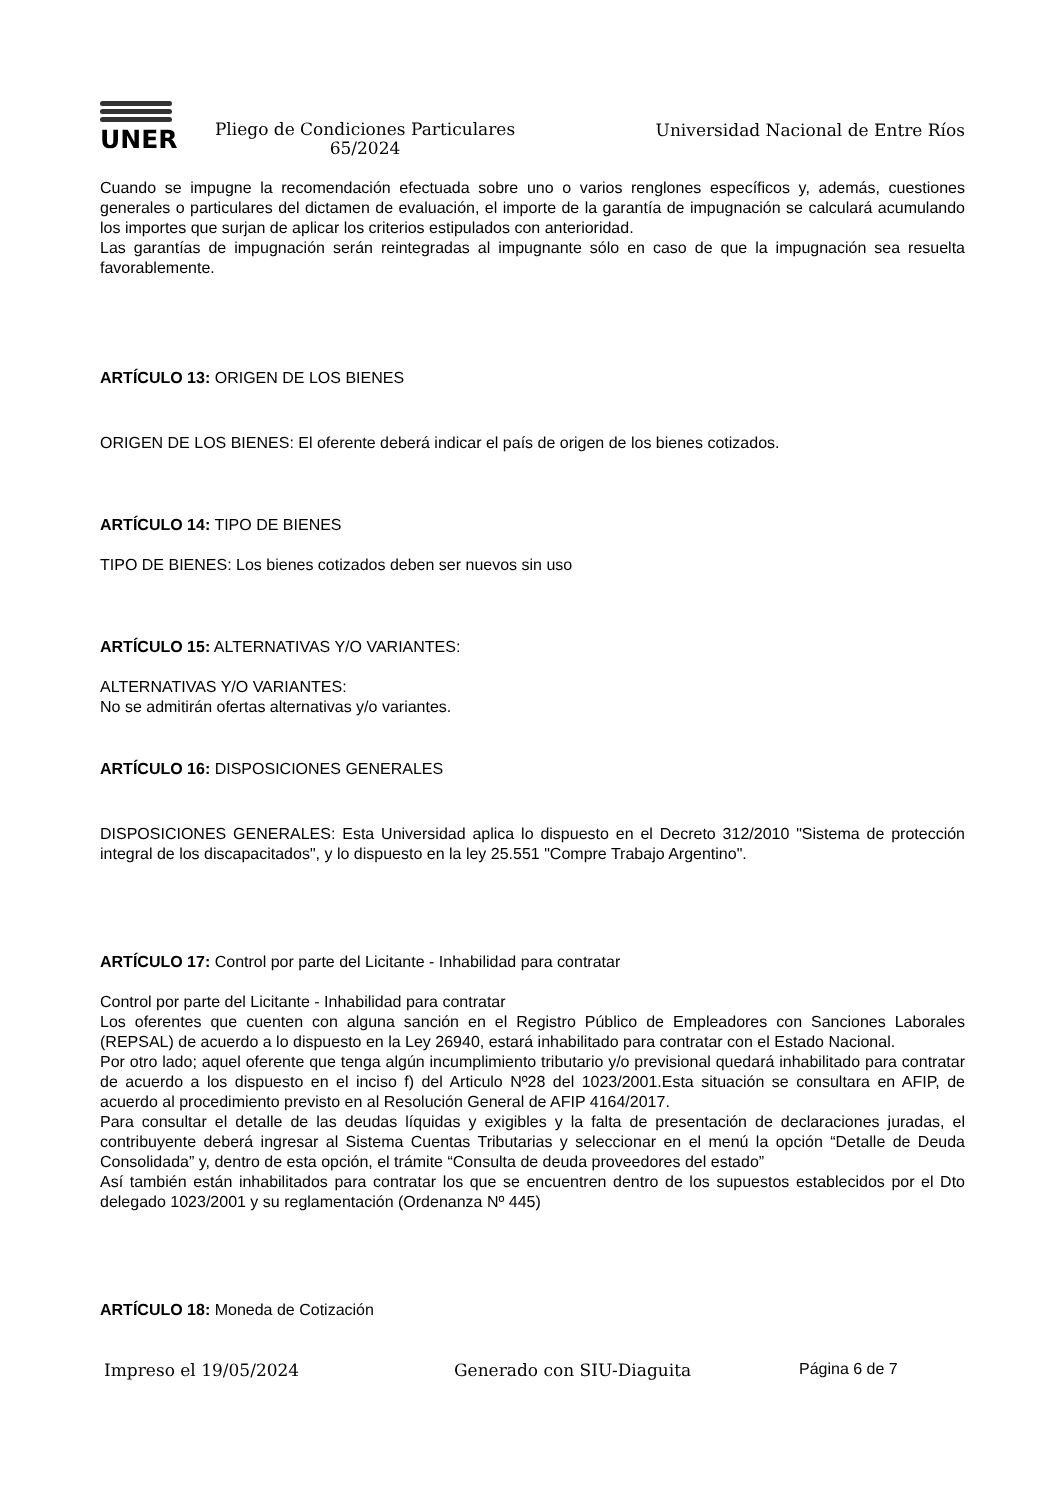UNER
Pliego de Condiciones Particulares
65/2024
Universidad Nacional de Entre Ríos
Cuando se impugne la recomendación efectuada sobre uno o varios renglones específicos y, además, cuestiones generales o particulares del dictamen de evaluación, el importe de la garantía de impugnación se calculará acumulando los importes que surjan de aplicar los criterios estipulados con anterioridad.
Las garantías de impugnación serán reintegradas al impugnante sólo en caso de que la impugnación sea resuelta favorablemente.
ARTÍCULO 13: ORIGEN DE LOS BIENES
ORIGEN DE LOS BIENES: El oferente deberá indicar el país de origen de los bienes cotizados.
ARTÍCULO 14: TIPO DE BIENES
TIPO DE BIENES: Los bienes cotizados deben ser nuevos sin uso
ARTÍCULO 15: ALTERNATIVAS Y/O VARIANTES:
ALTERNATIVAS Y/O VARIANTES:
No se admitirán ofertas alternativas y/o variantes.
ARTÍCULO 16: DISPOSICIONES GENERALES
DISPOSICIONES GENERALES: Esta Universidad aplica lo dispuesto en el Decreto 312/2010 "Sistema de protección integral de los discapacitados", y lo dispuesto en la ley 25.551 "Compre Trabajo Argentino".
ARTÍCULO 17: Control por parte del Licitante - Inhabilidad para contratar
Control por parte del Licitante - Inhabilidad para contratar
Los oferentes que cuenten con alguna sanción en el Registro Público de Empleadores con Sanciones Laborales (REPSAL) de acuerdo a lo dispuesto en la Ley 26940, estará inhabilitado para contratar con el Estado Nacional.
Por otro lado; aquel oferente que tenga algún incumplimiento tributario y/o previsional quedará inhabilitado para contratar de acuerdo a los dispuesto en el inciso f) del Articulo Nº28 del 1023/2001.Esta situación se consultara en AFIP, de acuerdo al procedimiento previsto en al Resolución General de AFIP 4164/2017.
Para consultar el detalle de las deudas líquidas y exigibles y la falta de presentación de declaraciones juradas, el contribuyente deberá ingresar al Sistema Cuentas Tributarias y seleccionar en el menú la opción “Detalle de Deuda Consolidada” y, dentro de esta opción, el trámite “Consulta de deuda proveedores del estado”
Así también están inhabilitados para contratar los que se encuentren dentro de los supuestos establecidos por el Dto delegado 1023/2001 y su reglamentación (Ordenanza Nº 445)
ARTÍCULO 18: Moneda de Cotización
Impreso el 19/05/2024 Generado con SIU-Diaguita Página 6 de 7